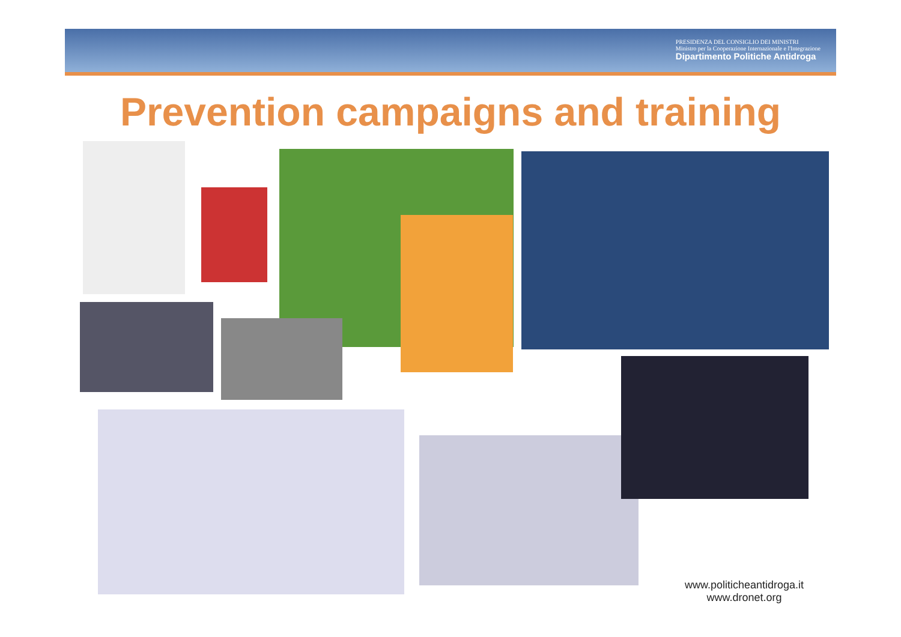PRESIDENZA DEL CONSIGLIO DEI MINISTRI
Ministro per la Cooperazione Internazionale e l'Integrazione
Dipartimento Politiche Antidroga
Prevention campaigns and training
www.politicheantidroga.it
www.dronet.org